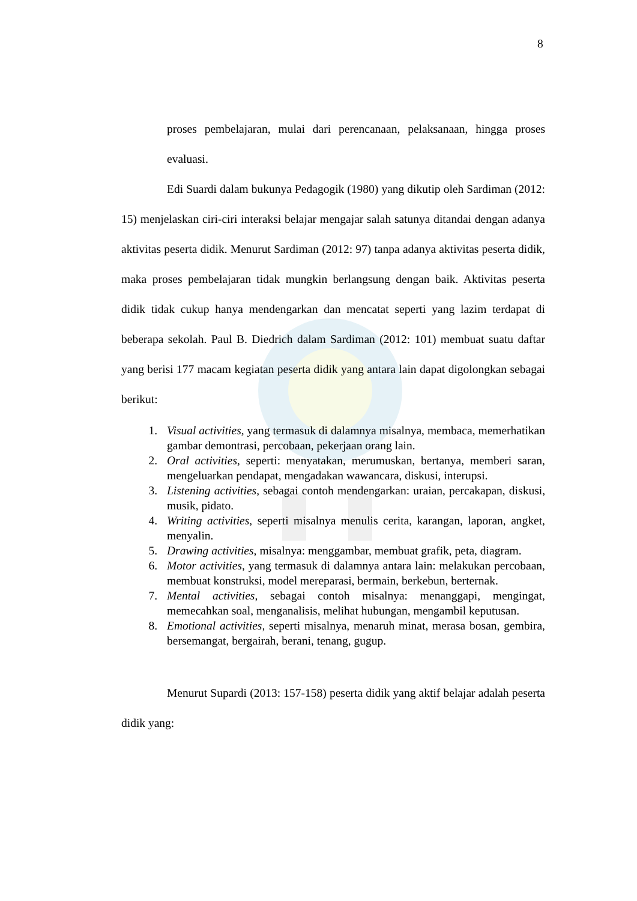8
proses pembelajaran, mulai dari perencanaan, pelaksanaan, hingga proses evaluasi.
Edi Suardi dalam bukunya Pedagogik (1980) yang dikutip oleh Sardiman (2012: 15) menjelaskan ciri-ciri interaksi belajar mengajar salah satunya ditandai dengan adanya aktivitas peserta didik. Menurut Sardiman (2012: 97) tanpa adanya aktivitas peserta didik, maka proses pembelajaran tidak mungkin berlangsung dengan baik. Aktivitas peserta didik tidak cukup hanya mendengarkan dan mencatat seperti yang lazim terdapat di beberapa sekolah. Paul B. Diedrich dalam Sardiman (2012: 101) membuat suatu daftar yang berisi 177 macam kegiatan peserta didik yang antara lain dapat digolongkan sebagai berikut:
1. Visual activities, yang termasuk di dalamnya misalnya, membaca, memerhatikan gambar demontrasi, percobaan, pekerjaan orang lain.
2. Oral activities, seperti: menyatakan, merumuskan, bertanya, memberi saran, mengeluarkan pendapat, mengadakan wawancara, diskusi, interupsi.
3. Listening activities, sebagai contoh mendengarkan: uraian, percakapan, diskusi, musik, pidato.
4. Writing activities, seperti misalnya menulis cerita, karangan, laporan, angket, menyalin.
5. Drawing activities, misalnya: menggambar, membuat grafik, peta, diagram.
6. Motor activities, yang termasuk di dalamnya antara lain: melakukan percobaan, membuat konstruksi, model mereparasi, bermain, berkebun, berternak.
7. Mental activities, sebagai contoh misalnya: menanggapi, mengingat, memecahkan soal, menganalisis, melihat hubungan, mengambil keputusan.
8. Emotional activities, seperti misalnya, menaruh minat, merasa bosan, gembira, bersemangat, bergairah, berani, tenang, gugup.
Menurut Supardi (2013: 157-158) peserta didik yang aktif belajar adalah peserta didik yang: